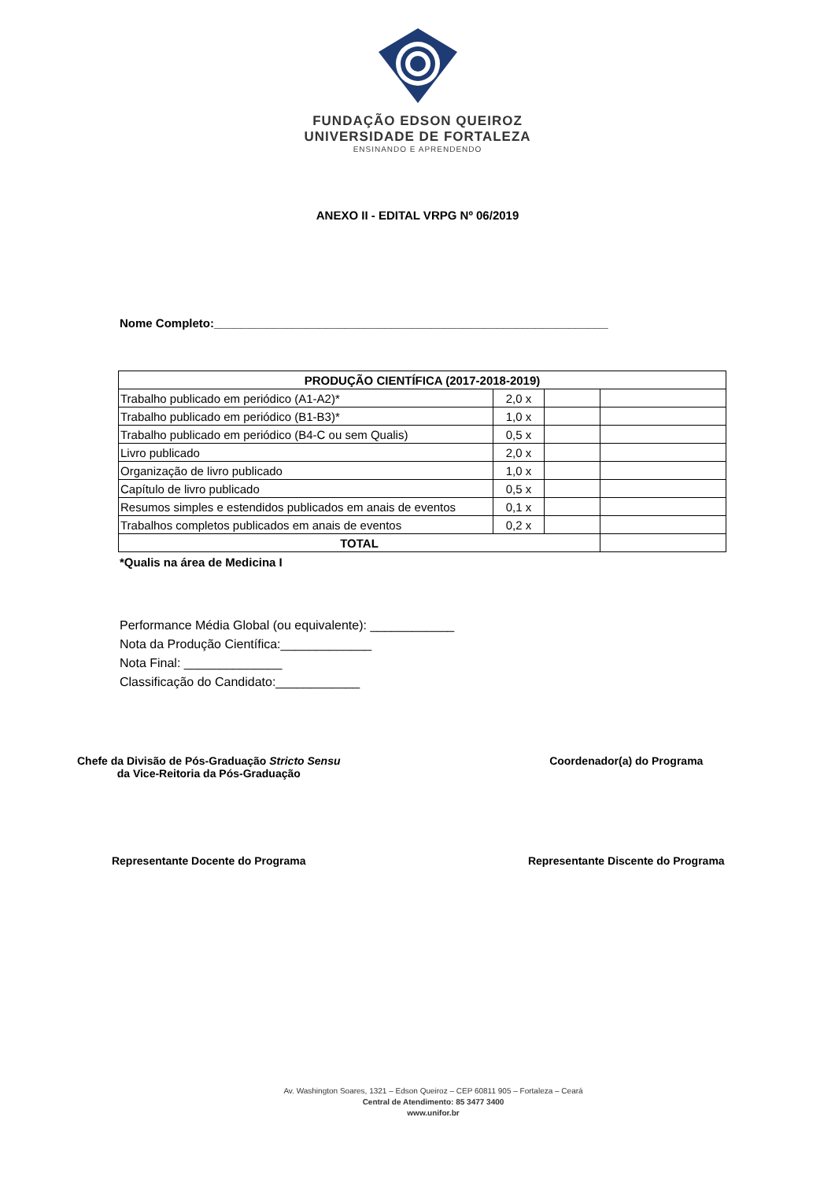FUNDAÇÃO EDSON QUEIROZ
UNIVERSIDADE DE FORTALEZA
ENSINANDO E APRENDENDO
ANEXO II - EDITAL VRPG Nº 06/2019
Nome Completo:____________________________________________________________
| PRODUÇÃO CIENTÍFICA (2017-2018-2019) | | | |
| --- | --- | --- | --- |
| Trabalho publicado em periódico (A1-A2)* | 2,0 x | | |
| Trabalho publicado em periódico (B1-B3)* | 1,0 x | | |
| Trabalho publicado em periódico (B4-C ou sem Qualis) | 0,5 x | | |
| Livro publicado | 2,0 x | | |
| Organização de livro publicado | 1,0 x | | |
| Capítulo de livro publicado | 0,5 x | | |
| Resumos simples e estendidos publicados em anais de eventos | 0,1 x | | |
| Trabalhos completos publicados em anais de eventos | 0,2 x | | |
| TOTAL | | | |
*Qualis na área de Medicina I
Performance Média Global (ou equivalente): ____________
Nota da Produção Científica:_____________
Nota Final: ______________
Classificação do Candidato:____________
Chefe da Divisão de Pós-Graduação Stricto Sensu
da Vice-Reitoria da Pós-Graduação
Coordenador(a) do Programa
Representante Docente do Programa
Representante Discente do Programa
Av. Washington Soares, 1321 – Edson Queiroz – CEP 60811 905 – Fortaleza – Ceará
Central de Atendimento: 85 3477 3400
www.unifor.br